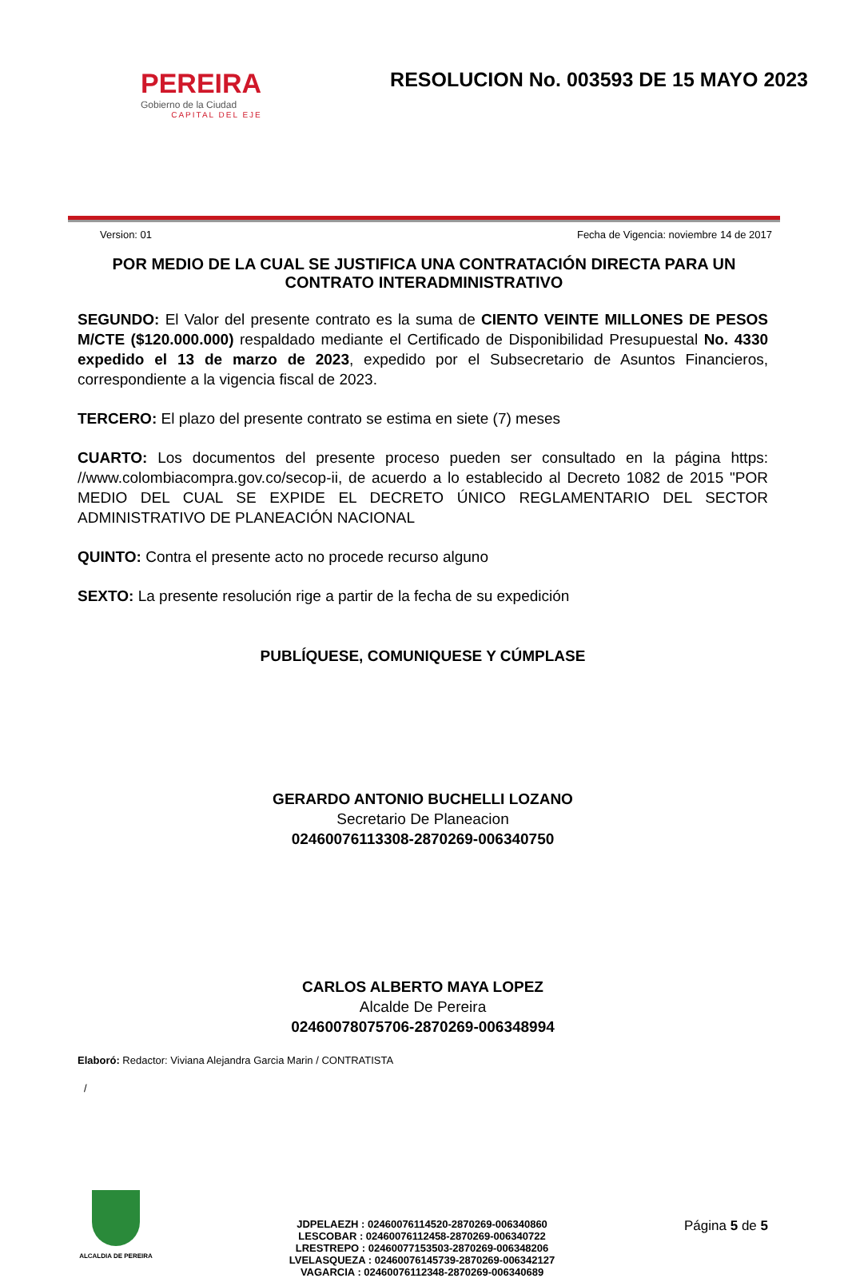PEREIRA
Gobierno de la Ciudad
CAPITAL DEL EJE
RESOLUCION No. 003593 DE 15 MAYO 2023
Version: 01 Fecha de Vigencia: noviembre 14 de 2017
POR MEDIO DE LA CUAL SE JUSTIFICA UNA CONTRATACIÓN DIRECTA PARA UN CONTRATO INTERADMINISTRATIVO
SEGUNDO: El Valor del presente contrato es la suma de CIENTO VEINTE MILLONES DE PESOS M/CTE ($120.000.000) respaldado mediante el Certificado de Disponibilidad Presupuestal No. 4330 expedido el 13 de marzo de 2023, expedido por el Subsecretario de Asuntos Financieros, correspondiente a la vigencia fiscal de 2023.
TERCERO: El plazo del presente contrato se estima en siete (7) meses
CUARTO: Los documentos del presente proceso pueden ser consultado en la página https: //www.colombiacompra.gov.co/secop-ii, de acuerdo a lo establecido al Decreto 1082 de 2015 "POR MEDIO DEL CUAL SE EXPIDE EL DECRETO ÚNICO REGLAMENTARIO DEL SECTOR ADMINISTRATIVO DE PLANEACIÓN NACIONAL
QUINTO: Contra el presente acto no procede recurso alguno
SEXTO: La presente resolución rige a partir de la fecha de su expedición
PUBLÍQUESE, COMUNIQUESE Y CÚMPLASE
GERARDO ANTONIO BUCHELLI LOZANO
Secretario De Planeacion
02460076113308-2870269-006340750
CARLOS ALBERTO MAYA LOPEZ
Alcalde De Pereira
02460078075706-2870269-006348994
Elaboró: Redactor: Viviana Alejandra Garcia Marin / CONTRATISTA
/
ALCALDIA DE PEREIRA
JDPELAEZH : 02460076114520-2870269-006340860
LESCOBAR : 02460076112458-2870269-006340722
LRESTREPO : 02460077153503-2870269-006348206
LVELASQUEZA : 02460076145739-2870269-006342127
VAGARCIA : 02460076112348-2870269-006340689
Página 5 de 5